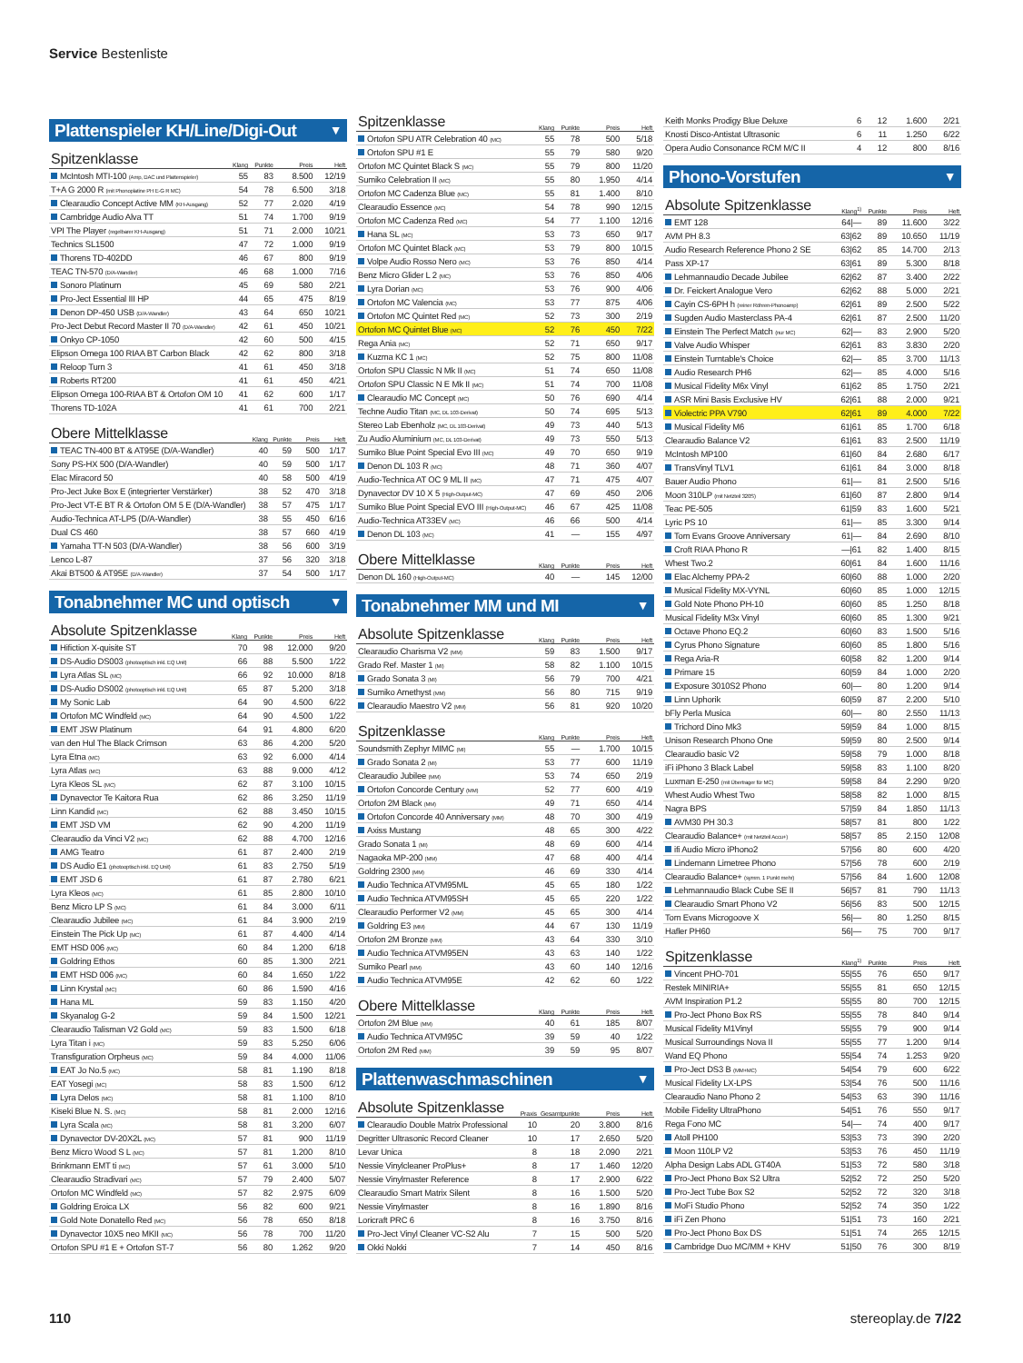Service Bestenliste
Plattenspieler KH/Line/Digi-Out ▼
| Spitzenklasse | Klang | Punkte | Preis | Heft |
| --- | --- | --- | --- | --- |
| McIntosh MTI-100 (Amp, DAC und Plattenspieler) | 55 | 83 | 8.500 | 12/19 |
| T+A G 2000 R (mit Phonoplatine PH E-G R MC) | 54 | 78 | 6.500 | 3/18 |
| Clearaudio Concept Active MM (KH-Ausgang) | 52 | 77 | 2.020 | 4/19 |
| Cambridge Audio Alva TT | 51 | 74 | 1.700 | 9/19 |
| VPI The Player (regelbarer KH-Ausgang) | 51 | 71 | 2.000 | 10/21 |
| Technics SL1500 | 47 | 72 | 1.000 | 9/19 |
| Thorens TD-402DD | 46 | 67 | 800 | 9/19 |
| TEAC TN-570 (D/A-Wandler) | 46 | 68 | 1.000 | 7/16 |
| Sonoro Platinum | 45 | 69 | 580 | 2/21 |
| Pro-Ject Essential III HP | 44 | 65 | 475 | 8/19 |
| Denon DP-450 USB (D/A-Wandler) | 43 | 64 | 650 | 10/21 |
| Pro-Ject Debut Record Master II 70 (D/A-Wandler) | 42 | 61 | 450 | 10/21 |
| Onkyo CP-1050 | 42 | 60 | 500 | 4/15 |
| Elipson Omega 100 RIAA BT Carbon Black | 42 | 62 | 800 | 3/18 |
| Reloop Turn 3 | 41 | 61 | 450 | 3/18 |
| Roberts RT200 | 41 | 61 | 450 | 4/21 |
| Elipson Omega 100-RIAA BT & Ortofon OM 10 | 41 | 62 | 600 | 1/17 |
| Thorens TD-102A | 41 | 61 | 700 | 2/21 |
| Obere Mittelklasse | Klang | Punkte | Preis | Heft |
| --- | --- | --- | --- | --- |
| TEAC TN-400 BT & AT95E (D/A-Wandler) | 40 | 59 | 500 | 1/17 |
| Sony PS-HX 500 (D/A-Wandler) | 40 | 59 | 500 | 1/17 |
| Elac Miracord 50 | 40 | 58 | 500 | 4/19 |
| Pro-Ject Juke Box E (integrierter Verstärker) | 38 | 52 | 470 | 3/18 |
| Pro-Ject VT-E BT R & Ortofon OM 5 E (D/A-Wandler) | 38 | 57 | 475 | 1/17 |
| Audio-Technica AT-LP5 (D/A-Wandler) | 38 | 55 | 450 | 6/16 |
| Dual CS 460 | 38 | 57 | 660 | 4/19 |
| Yamaha TT-N 503 (D/A-Wandler) | 38 | 56 | 600 | 3/19 |
| Lenco L-87 | 37 | 56 | 320 | 3/18 |
| Akai BT500 & AT95E (D/A-Wandler) | 37 | 54 | 500 | 1/17 |
Tonabnehmer MC und optisch ▼
| Absolute Spitzenklasse | Klang | Punkte | Preis | Heft |
| --- | --- | --- | --- | --- |
| Hifiction X-quisite ST | 70 | 98 | 12.000 | 9/20 |
| DS-Audio DS003 (photooptisch inkl. EQ Unit) | 66 | 88 | 5.500 | 1/22 |
| Lyra Atlas SL (MC) | 66 | 92 | 10.000 | 8/18 |
| DS-Audio DS002 (photooptisch inkl. EQ Unit) | 65 | 87 | 5.200 | 3/18 |
| My Sonic Lab | 64 | 90 | 4.500 | 6/22 |
| Ortofon MC Windfeld (MC) | 64 | 90 | 4.500 | 1/22 |
| EMT JSW Platinum | 64 | 91 | 4.800 | 6/20 |
| van den Hul The Black Crimson | 63 | 86 | 4.200 | 5/20 |
| Lyra Etna (MC) | 63 | 92 | 6.000 | 4/14 |
| Lyra Atlas (MC) | 63 | 88 | 9.000 | 4/12 |
| Lyra Kleos SL (MC) | 62 | 87 | 3.100 | 10/15 |
| Dynavector Te Kaitora Rua | 62 | 86 | 3.250 | 11/19 |
| Linn Kandid (MC) | 62 | 88 | 3.450 | 10/15 |
| EMT JSD VM | 62 | 90 | 4.200 | 11/19 |
| Clearaudio da Vinci V2 (MC) | 62 | 88 | 4.700 | 12/16 |
| AMG Teatro | 61 | 87 | 2.400 | 2/19 |
| DS Audio E1 (photooptisch inkl. EQ Unit) | 61 | 83 | 2.750 | 5/19 |
| EMT JSD 6 | 61 | 87 | 2.780 | 6/21 |
| Lyra Kleos (MC) | 61 | 85 | 2.800 | 10/10 |
| Benz Micro LP S (MC) | 61 | 84 | 3.000 | 6/11 |
| Clearaudio Jubilee (MC) | 61 | 84 | 3.900 | 2/19 |
| Einstein The Pick Up (MC) | 61 | 87 | 4.400 | 4/14 |
| EMT HSD 006 (MC) | 60 | 84 | 1.200 | 6/18 |
| Goldring Ethos | 60 | 85 | 1.300 | 2/21 |
| EMT HSD 006 (MC) | 60 | 84 | 1.650 | 1/22 |
| Linn Krystal (MC) | 60 | 86 | 1.590 | 4/16 |
| Hana ML | 59 | 83 | 1.150 | 4/20 |
| Skyanalog G-2 | 59 | 84 | 1.500 | 12/21 |
| Clearaudio Talisman V2 Gold (MC) | 59 | 83 | 1.500 | 6/18 |
| Lyra Titan i (MC) | 59 | 83 | 5.250 | 6/06 |
| Transfiguration Orpheus (MC) | 59 | 84 | 4.000 | 11/06 |
| EAT Jo No.5 (MC) | 58 | 81 | 1.190 | 8/18 |
| EAT Yosegi (MC) | 58 | 83 | 1.500 | 6/12 |
| Lyra Delos (MC) | 58 | 81 | 1.100 | 8/10 |
| Kiseki Blue N. S. (MC) | 58 | 81 | 2.000 | 12/16 |
| Lyra Scala (MC) | 58 | 81 | 3.200 | 6/07 |
| Dynavector DV-20X2L (MC) | 57 | 81 | 900 | 11/19 |
| Benz Micro Wood S L (MC) | 57 | 81 | 1.200 | 8/10 |
| Brinkmann EMT ti (MC) | 57 | 61 | 3.000 | 5/10 |
| Clearaudio Stradivari (MC) | 57 | 79 | 2.400 | 5/07 |
| Ortofon MC Windfeld (MC) | 57 | 82 | 2.975 | 6/09 |
| Goldring Eroica LX | 56 | 82 | 600 | 9/21 |
| Gold Note Donatello Red (MC) | 56 | 78 | 650 | 8/18 |
| Dynavector 10X5 neo MKII (MC) | 56 | 78 | 700 | 11/20 |
| Ortofon SPU #1 E + Ortofon ST-7 | 56 | 80 | 1.262 | 9/20 |
| Spitzenklasse | Klang | Punkte | Preis | Heft |
| --- | --- | --- | --- | --- |
| Ortofon SPU ATR Celebration 40 (MC) | 55 | 78 | 500 | 5/18 |
| Ortofon SPU #1 E | 55 | 79 | 580 | 9/20 |
| Ortofon MC Quintet Black S (MC) | 55 | 79 | 800 | 11/20 |
| Sumiko Celebration II (MC) | 55 | 80 | 1.950 | 4/14 |
| Ortofon MC Cadenza Blue (MC) | 55 | 81 | 1.400 | 8/10 |
| Clearaudio Essence (MC) | 54 | 78 | 990 | 12/15 |
| Ortofon MC Cadenza Red (MC) | 54 | 77 | 1.100 | 12/16 |
| Hana SL (MC) | 53 | 73 | 650 | 9/17 |
| Ortofon MC Quintet Black (MC) | 53 | 79 | 800 | 10/15 |
| Volpe Audio Rosso Nero (MC) | 53 | 76 | 850 | 4/14 |
| Benz Micro Glider L 2 (MC) | 53 | 76 | 850 | 4/06 |
| Lyra Dorian (MC) | 53 | 76 | 900 | 4/06 |
| Ortofon MC Valencia (MC) | 53 | 77 | 875 | 4/06 |
| Ortofon MC Quintet Red (MC) | 52 | 73 | 300 | 2/19 |
| Ortofon MC Quintet Blue (MC) | 52 | 76 | 450 | 7/22 |
| Rega Ania (MC) | 52 | 71 | 650 | 9/17 |
| Kuzma KC 1 (MC) | 52 | 75 | 800 | 11/08 |
| Ortofon SPU Classic N Mk II (MC) | 51 | 74 | 650 | 11/08 |
| Ortofon SPU Classic N E Mk II (MC) | 51 | 74 | 700 | 11/08 |
| Clearaudio MC Concept (MC) | 50 | 76 | 690 | 4/14 |
| Techne Audio Titan (MC, DL 103-Derivat) | 50 | 74 | 695 | 5/13 |
| Stereo Lab Ebenholz (MC, DL 103-Derivat) | 49 | 73 | 440 | 5/13 |
| Zu Audio Aluminium (MC, DL 103-Derivat) | 49 | 73 | 550 | 5/13 |
| Sumiko Blue Point Special Evo III (MC) | 49 | 70 | 650 | 9/19 |
| Denon DL 103 R (MC) | 48 | 71 | 360 | 4/07 |
| Audio-Technica AT OC 9 ML II (MC) | 47 | 71 | 475 | 4/07 |
| Dynavector DV 10 X 5 (High-Output-MC) | 47 | 69 | 450 | 2/06 |
| Sumiko Blue Point Special EVO III (High-Output-MC) | 46 | 67 | 425 | 11/08 |
| Audio-Technica AT33EV (MC) | 46 | 66 | 500 | 4/14 |
| Denon DL 103 (MC) | 41 | — | 155 | 4/97 |
| Obere Mittelklasse | Klang | Punkte | Preis | Heft |
| --- | --- | --- | --- | --- |
| Denon DL 160 (High-Output-MC) | 40 | — | 145 | 12/00 |
Tonabnehmer MM und MI ▼
| Absolute Spitzenklasse | Klang | Punkte | Preis | Heft |
| --- | --- | --- | --- | --- |
| Clearaudio Charisma V2 (MM) | 59 | 83 | 1.500 | 9/17 |
| Grado Ref. Master 1 (MI) | 58 | 82 | 1.100 | 10/15 |
| Grado Sonata 3 (MI) | 56 | 79 | 700 | 4/21 |
| Sumiko Amethyst (MM) | 56 | 80 | 715 | 9/19 |
| Clearaudio Maestro V2 (MM) | 56 | 81 | 920 | 10/20 |
| Spitzenklasse | Klang | Punkte | Preis | Heft |
| --- | --- | --- | --- | --- |
| Soundsmith Zephyr MIMC (MI) | 55 | — | 1.700 | 10/15 |
| Grado Sonata 2 (MI) | 53 | 77 | 600 | 11/19 |
| Clearaudio Jubilee (MM) | 53 | 74 | 650 | 2/19 |
| Ortofon Concorde Century (MM) | 52 | 77 | 600 | 4/19 |
| Ortofon 2M Black (MM) | 49 | 71 | 650 | 4/14 |
| Ortofon Concorde 40 Anniversary (MM) | 48 | 70 | 300 | 4/19 |
| Axiss Mustang | 48 | 65 | 300 | 4/22 |
| Grado Sonata 1 (MI) | 48 | 69 | 600 | 4/14 |
| Nagaoka MP-200 (MM) | 47 | 68 | 400 | 4/14 |
| Goldring 2300 (MM) | 46 | 69 | 330 | 4/14 |
| Audio Technica ATVM95ML | 45 | 65 | 180 | 1/22 |
| Audio Technica ATVM95SH | 45 | 65 | 220 | 1/22 |
| Clearaudio Performer V2 (MM) | 45 | 65 | 300 | 4/14 |
| Goldring E3 (MM) | 44 | 67 | 130 | 11/19 |
| Ortofon 2M Bronze (MM) | 43 | 64 | 330 | 3/10 |
| Audio Technica ATVM95EN | 43 | 63 | 140 | 1/22 |
| Sumiko Pearl (MM) | 43 | 60 | 140 | 12/16 |
| Audio Technica ATVM95E | 42 | 62 | 60 | 1/22 |
| Obere Mittelklasse | Klang | Punkte | Preis | Heft |
| --- | --- | --- | --- | --- |
| Ortofon 2M Blue (MM) | 40 | 61 | 185 | 8/07 |
| Audio Technica ATVM95C | 39 | 59 | 40 | 1/22 |
| Ortofon 2M Red (MM) | 39 | 59 | 95 | 8/07 |
Plattenwaschmaschinen ▼
| Absolute Spitzenklasse | Praxis | Gesamtpunkte | Preis | Heft |
| --- | --- | --- | --- | --- |
| Clearaudio Double Matrix Professional | 10 | 20 | 3.800 | 8/16 |
| Degritter Ultrasonic Record Cleaner | 10 | 17 | 2.650 | 5/20 |
| Levar Unica | 8 | 18 | 2.090 | 2/21 |
| Nessie Vinylcleaner ProPlus+ | 8 | 17 | 1.460 | 12/20 |
| Nessie Vinylmaster Reference | 8 | 17 | 2.900 | 6/22 |
| Clearaudio Smart Matrix Silent | 8 | 16 | 1.500 | 5/20 |
| Nessie Vinylmaster | 8 | 16 | 1.890 | 8/16 |
| Loricraft PRC 6 | 8 | 16 | 3.750 | 8/16 |
| Pro-Ject Vinyl Cleaner VC-S2 Alu | 7 | 15 | 500 | 5/20 |
| Okki Nokki | 7 | 14 | 450 | 8/16 |
| Keith Monks Prodigy Blue Deluxe | 6 | 12 | 1.600 | 2/21 |
| Knosti Disco-Antistat Ultrasonic | 6 | 11 | 1.250 | 6/22 |
| Opera Audio Consonance RCM M/C II | 4 | 12 | 800 | 8/16 |
Phono-Vorstufen ▼
| Absolute Spitzenklasse | Klang<sup>1)</sup> | Punkte | Preis | Heft |
| --- | --- | --- | --- | --- |
| EMT 128 | 64/— | 89 | 11.600 | 3/22 |
| AVM PH 8.3 | 63/62 | 89 | 10.650 | 11/19 |
| Audio Research Reference Phono 2 SE | 63/62 | 85 | 14.700 | 2/13 |
| Pass XP-17 | 63/61 | 89 | 5.300 | 8/18 |
| Lehmannaudio Decade Jubilee | 62/62 | 87 | 3.400 | 2/22 |
| Dr. Feickert Analogue Vero | 62/62 | 88 | 5.000 | 2/21 |
| Cayin CS-6PH h (reiner Röhren-Phonoamp) | 62/61 | 89 | 2.500 | 5/22 |
| Sugden Audio Masterclass PA-4 | 62/61 | 87 | 2.500 | 11/20 |
| Einstein The Perfect Match (nur MC) | 62/— | 83 | 2.900 | 5/20 |
| Valve Audio Whisper | 62/61 | 83 | 3.830 | 2/20 |
| Einstein Turntable's Choice | 62/— | 85 | 3.700 | 11/13 |
| Audio Research PH6 | 62/— | 85 | 4.000 | 5/16 |
| Musical Fidelity M6x Vinyl | 61/62 | 85 | 1.750 | 2/21 |
| ASR Mini Basis Exclusive HV | 62/61 | 88 | 2.000 | 9/21 |
| Violectric PPA V790 | 62/61 | 89 | 4.000 | 7/22 |
| Musical Fidelity M6 | 61/61 | 85 | 1.700 | 6/18 |
| Clearaudio Balance V2 | 61/61 | 83 | 2.500 | 11/19 |
| McIntosh MP100 | 61/60 | 84 | 2.680 | 6/17 |
| TransVinyl TLV1 | 61/61 | 84 | 3.000 | 8/18 |
| Bauer Audio Phono | 61/— | 81 | 2.500 | 5/16 |
| Moon 310LP (mit Netzteil 320S) | 61/60 | 87 | 2.800 | 9/14 |
| Teac PE-505 | 61/59 | 83 | 1.600 | 5/21 |
| Lyric PS 10 | 61/— | 85 | 3.300 | 9/14 |
| Tom Evans Groove Anniversary | 61/— | 84 | 2.690 | 8/10 |
| Croft RIAA Phono R | —/61 | 82 | 1.400 | 8/15 |
| Whest Two.2 | 60/61 | 84 | 1.600 | 11/16 |
| Elac Alchemy PPA-2 | 60/60 | 88 | 1.000 | 2/20 |
| Musical Fidelity MX-VYNL | 60/60 | 85 | 1.000 | 12/15 |
| Gold Note Phono PH-10 | 60/60 | 85 | 1.250 | 8/18 |
| Musical Fidelity M3x Vinyl | 60/60 | 85 | 1.300 | 9/21 |
| Octave Phono EQ.2 | 60/60 | 83 | 1.500 | 5/16 |
| Cyrus Phono Signature | 60/60 | 85 | 1.800 | 5/16 |
| Rega Aria-R | 60/58 | 82 | 1.200 | 9/14 |
| Primare 15 | 60/59 | 84 | 1.000 | 2/20 |
| Exposure 3010S2 Phono | 60/— | 80 | 1.200 | 9/14 |
| Linn Uphorik | 60/59 | 87 | 2.200 | 5/10 |
| bFly Perla Musica | 60/— | 80 | 2.550 | 11/13 |
| Trichord Dino Mk3 | 59/59 | 84 | 1.000 | 8/15 |
| Unison Research Phono One | 59/59 | 80 | 2.500 | 9/14 |
| Clearaudio basic V2 | 59/58 | 79 | 1.000 | 8/18 |
| iFi iPhono 3 Black Label | 59/58 | 83 | 1.100 | 8/20 |
| Luxman E-250 (mit Übertrager für MC) | 59/58 | 84 | 2.290 | 9/20 |
| Whest Audio Whest Two | 58/58 | 82 | 1.000 | 8/15 |
| Nagra BPS | 57/59 | 84 | 1.850 | 11/13 |
| AVM30 PH 30.3 | 58/57 | 81 | 800 | 1/22 |
| Clearaudio Balance+ (mit Netzteil Accu+) | 58/57 | 85 | 2.150 | 12/08 |
| ifi Audio Micro iPhono2 | 57/56 | 80 | 600 | 4/20 |
| Lindemann Limetree Phono | 57/56 | 78 | 600 | 2/19 |
| Clearaudio Balance+ (symm. 1 Punkt mehr) | 57/56 | 84 | 1.600 | 12/08 |
| Lehmannaudio Black Cube SE II | 56/57 | 81 | 790 | 11/13 |
| Clearaudio Smart Phono V2 | 56/56 | 83 | 500 | 12/15 |
| Tom Evans Microgoove X | 56/— | 80 | 1.250 | 8/15 |
| Hafler PH60 | 56/— | 75 | 700 | 9/17 |
| Spitzenklasse | Klang<sup>1)</sup> | Punkte | Preis | Heft |
| --- | --- | --- | --- | --- |
| Vincent PHO-701 | 55/55 | 76 | 650 | 9/17 |
| Restek MINIRIA+ | 55/55 | 81 | 650 | 12/15 |
| AVM Inspiration P1.2 | 55/55 | 80 | 700 | 12/15 |
| Pro-Ject Phono Box RS | 55/55 | 78 | 840 | 9/14 |
| Musical Fidelity M1Vinyl | 55/55 | 79 | 900 | 9/14 |
| Musical Surroundings Nova II | 55/55 | 77 | 1.200 | 9/14 |
| Wand EQ Phono | 55/54 | 74 | 1.253 | 9/20 |
| Pro-Ject DS3 B (MM+MC) | 54/54 | 79 | 600 | 6/22 |
| Musical Fidelity LX-LPS | 53/54 | 76 | 500 | 11/16 |
| Clearaudio Nano Phono 2 | 54/53 | 63 | 390 | 11/16 |
| Mobile Fidelity UltraPhono | 54/51 | 76 | 550 | 9/17 |
| Rega Fono MC | 54/— | 74 | 400 | 9/17 |
| Atoll PH100 | 53/53 | 73 | 390 | 2/20 |
| Moon 110LP V2 | 53/53 | 76 | 450 | 11/19 |
| Alpha Design Labs ADL GT40A | 51/53 | 72 | 580 | 3/18 |
| Pro-Ject Phono Box S2 Ultra | 52/52 | 72 | 250 | 5/20 |
| Pro-Ject Tube Box S2 | 52/52 | 72 | 320 | 3/18 |
| MoFi Studio Phono | 52/52 | 74 | 350 | 1/22 |
| iFi Zen Phono | 51/51 | 73 | 160 | 2/21 |
| Pro-Ject Phono Box DS | 51/51 | 74 | 265 | 12/15 |
| Cambridge Duo MC/MM + KHV | 51/50 | 76 | 300 | 8/19 |
110 stereoplay.de 7/22